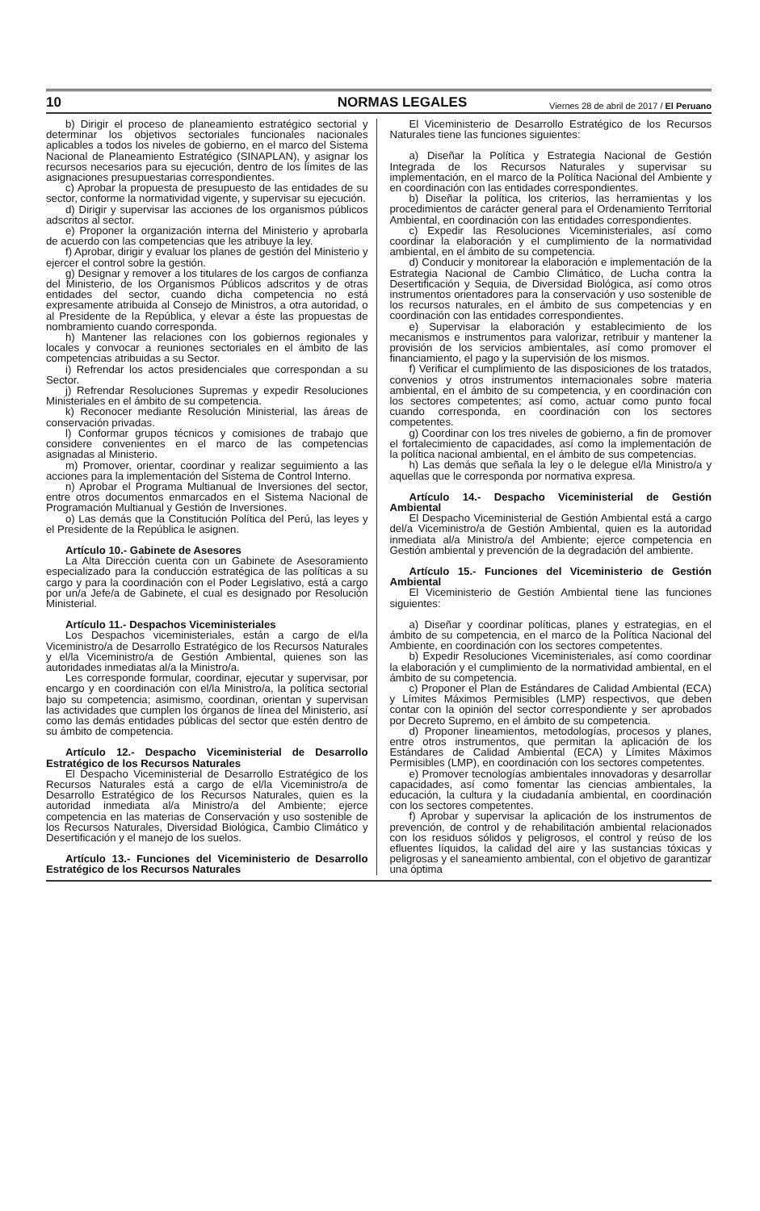10 NORMAS LEGALES Viernes 28 de abril de 2017 / El Peruano
b) Dirigir el proceso de planeamiento estratégico sectorial y determinar los objetivos sectoriales funcionales nacionales aplicables a todos los niveles de gobierno, en el marco del Sistema Nacional de Planeamiento Estratégico (SINAPLAN), y asignar los recursos necesarios para su ejecución, dentro de los límites de las asignaciones presupuestarias correspondientes.
c) Aprobar la propuesta de presupuesto de las entidades de su sector, conforme la normatividad vigente, y supervisar su ejecución.
d) Dirigir y supervisar las acciones de los organismos públicos adscritos al sector.
e) Proponer la organización interna del Ministerio y aprobarla de acuerdo con las competencias que les atribuye la ley.
f) Aprobar, dirigir y evaluar los planes de gestión del Ministerio y ejercer el control sobre la gestión.
g) Designar y remover a los titulares de los cargos de confianza del Ministerio, de los Organismos Públicos adscritos y de otras entidades del sector, cuando dicha competencia no está expresamente atribuida al Consejo de Ministros, a otra autoridad, o al Presidente de la República, y elevar a éste las propuestas de nombramiento cuando corresponda.
h) Mantener las relaciones con los gobiernos regionales y locales y convocar a reuniones sectoriales en el ámbito de las competencias atribuidas a su Sector.
i) Refrendar los actos presidenciales que correspondan a su Sector.
j) Refrendar Resoluciones Supremas y expedir Resoluciones Ministeriales en el ámbito de su competencia.
k) Reconocer mediante Resolución Ministerial, las áreas de conservación privadas.
l) Conformar grupos técnicos y comisiones de trabajo que considere convenientes en el marco de las competencias asignadas al Ministerio.
m) Promover, orientar, coordinar y realizar seguimiento a las acciones para la implementación del Sistema de Control Interno.
n) Aprobar el Programa Multianual de Inversiones del sector, entre otros documentos enmarcados en el Sistema Nacional de Programación Multianual y Gestión de Inversiones.
o) Las demás que la Constitución Política del Perú, las leyes y el Presidente de la República le asignen.
Artículo 10.- Gabinete de Asesores
La Alta Dirección cuenta con un Gabinete de Asesoramiento especializado para la conducción estratégica de las políticas a su cargo y para la coordinación con el Poder Legislativo, está a cargo por un/a Jefe/a de Gabinete, el cual es designado por Resolución Ministerial.
Artículo 11.- Despachos Viceministeriales
Los Despachos viceministeriales, están a cargo de el/la Viceministro/a de Desarrollo Estratégico de los Recursos Naturales y el/la Viceministro/a de Gestión Ambiental, quienes son las autoridades inmediatas al/a la Ministro/a.
Les corresponde formular, coordinar, ejecutar y supervisar, por encargo y en coordinación con el/la Ministro/a, la política sectorial bajo su competencia; asimismo, coordinan, orientan y supervisan las actividades que cumplen los órganos de línea del Ministerio, así como las demás entidades públicas del sector que estén dentro de su ámbito de competencia.
Artículo 12.- Despacho Viceministerial de Desarrollo Estratégico de los Recursos Naturales
El Despacho Viceministerial de Desarrollo Estratégico de los Recursos Naturales está a cargo de el/la Viceministro/a de Desarrollo Estratégico de los Recursos Naturales, quien es la autoridad inmediata al/a Ministro/a del Ambiente; ejerce competencia en las materias de Conservación y uso sostenible de los Recursos Naturales, Diversidad Biológica, Cambio Climático y Desertificación y el manejo de los suelos.
Artículo 13.- Funciones del Viceministerio de Desarrollo Estratégico de los Recursos Naturales
El Viceministerio de Desarrollo Estratégico de los Recursos Naturales tiene las funciones siguientes:
a) Diseñar la Política y Estrategia Nacional de Gestión Integrada de los Recursos Naturales y supervisar su implementación, en el marco de la Política Nacional del Ambiente y en coordinación con las entidades correspondientes.
b) Diseñar la política, los criterios, las herramientas y los procedimientos de carácter general para el Ordenamiento Territorial Ambiental, en coordinación con las entidades correspondientes.
c) Expedir las Resoluciones Viceministeriales, así como coordinar la elaboración y el cumplimiento de la normatividad ambiental, en el ámbito de su competencia.
d) Conducir y monitorear la elaboración e implementación de la Estrategia Nacional de Cambio Climático, de Lucha contra la Desertificación y Sequia, de Diversidad Biológica, así como otros instrumentos orientadores para la conservación y uso sostenible de los recursos naturales, en el ámbito de sus competencias y en coordinación con las entidades correspondientes.
e) Supervisar la elaboración y establecimiento de los mecanismos e instrumentos para valorizar, retribuir y mantener la provisión de los servicios ambientales, así como promover el financiamiento, el pago y la supervisión de los mismos.
f) Verificar el cumplimiento de las disposiciones de los tratados, convenios y otros instrumentos internacionales sobre materia ambiental, en el ámbito de su competencia, y en coordinación con los sectores competentes; así como, actuar como punto focal cuando corresponda, en coordinación con los sectores competentes.
g) Coordinar con los tres niveles de gobierno, a fin de promover el fortalecimiento de capacidades, así como la implementación de la política nacional ambiental, en el ámbito de sus competencias.
h) Las demás que señala la ley o le delegue el/la Ministro/a y aquellas que le corresponda por normativa expresa.
Artículo 14.- Despacho Viceministerial de Gestión Ambiental
El Despacho Viceministerial de Gestión Ambiental está a cargo del/a Viceministro/a de Gestión Ambiental, quien es la autoridad inmediata al/a Ministro/a del Ambiente; ejerce competencia en Gestión ambiental y prevención de la degradación del ambiente.
Artículo 15.- Funciones del Viceministerio de Gestión Ambiental
El Viceministerio de Gestión Ambiental tiene las funciones siguientes:
a) Diseñar y coordinar políticas, planes y estrategias, en el ámbito de su competencia, en el marco de la Política Nacional del Ambiente, en coordinación con los sectores competentes.
b) Expedir Resoluciones Viceministeriales, así como coordinar la elaboración y el cumplimiento de la normatividad ambiental, en el ámbito de su competencia.
c) Proponer el Plan de Estándares de Calidad Ambiental (ECA) y Límites Máximos Permisibles (LMP) respectivos, que deben contar con la opinión del sector correspondiente y ser aprobados por Decreto Supremo, en el ámbito de su competencia.
d) Proponer lineamientos, metodologías, procesos y planes, entre otros instrumentos, que permitan la aplicación de los Estándares de Calidad Ambiental (ECA) y Límites Máximos Permisibles (LMP), en coordinación con los sectores competentes.
e) Promover tecnologías ambientales innovadoras y desarrollar capacidades, así como fomentar las ciencias ambientales, la educación, la cultura y la ciudadanía ambiental, en coordinación con los sectores competentes.
f) Aprobar y supervisar la aplicación de los instrumentos de prevención, de control y de rehabilitación ambiental relacionados con los residuos sólidos y peligrosos, el control y reúso de los efluentes líquidos, la calidad del aire y las sustancias tóxicas y peligrosas y el saneamiento ambiental, con el objetivo de garantizar una óptima